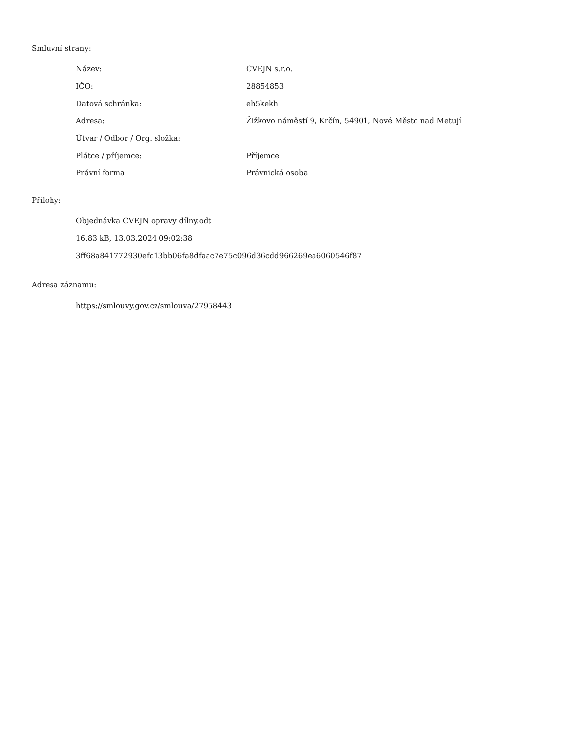Smluvní strany:
| Název: | CVEJN s.r.o. |
| IČO: | 28854853 |
| Datová schránka: | eh5kekh |
| Adresa: | Žižkovo náměstí 9, Krčín, 54901, Nové Město nad Metují |
| Útvar / Odbor / Org. složka: | |
| Plátce / příjemce: | Příjemce |
| Právní forma | Právnická osoba |
Přílohy:
Objednávka CVEJN opravy dílny.odt
16.83 kB, 13.03.2024 09:02:38
3ff68a841772930efc13bb06fa8dfaac7e75c096d36cdd966269ea6060546f87
Adresa záznamu:
https://smlouvy.gov.cz/smlouva/27958443